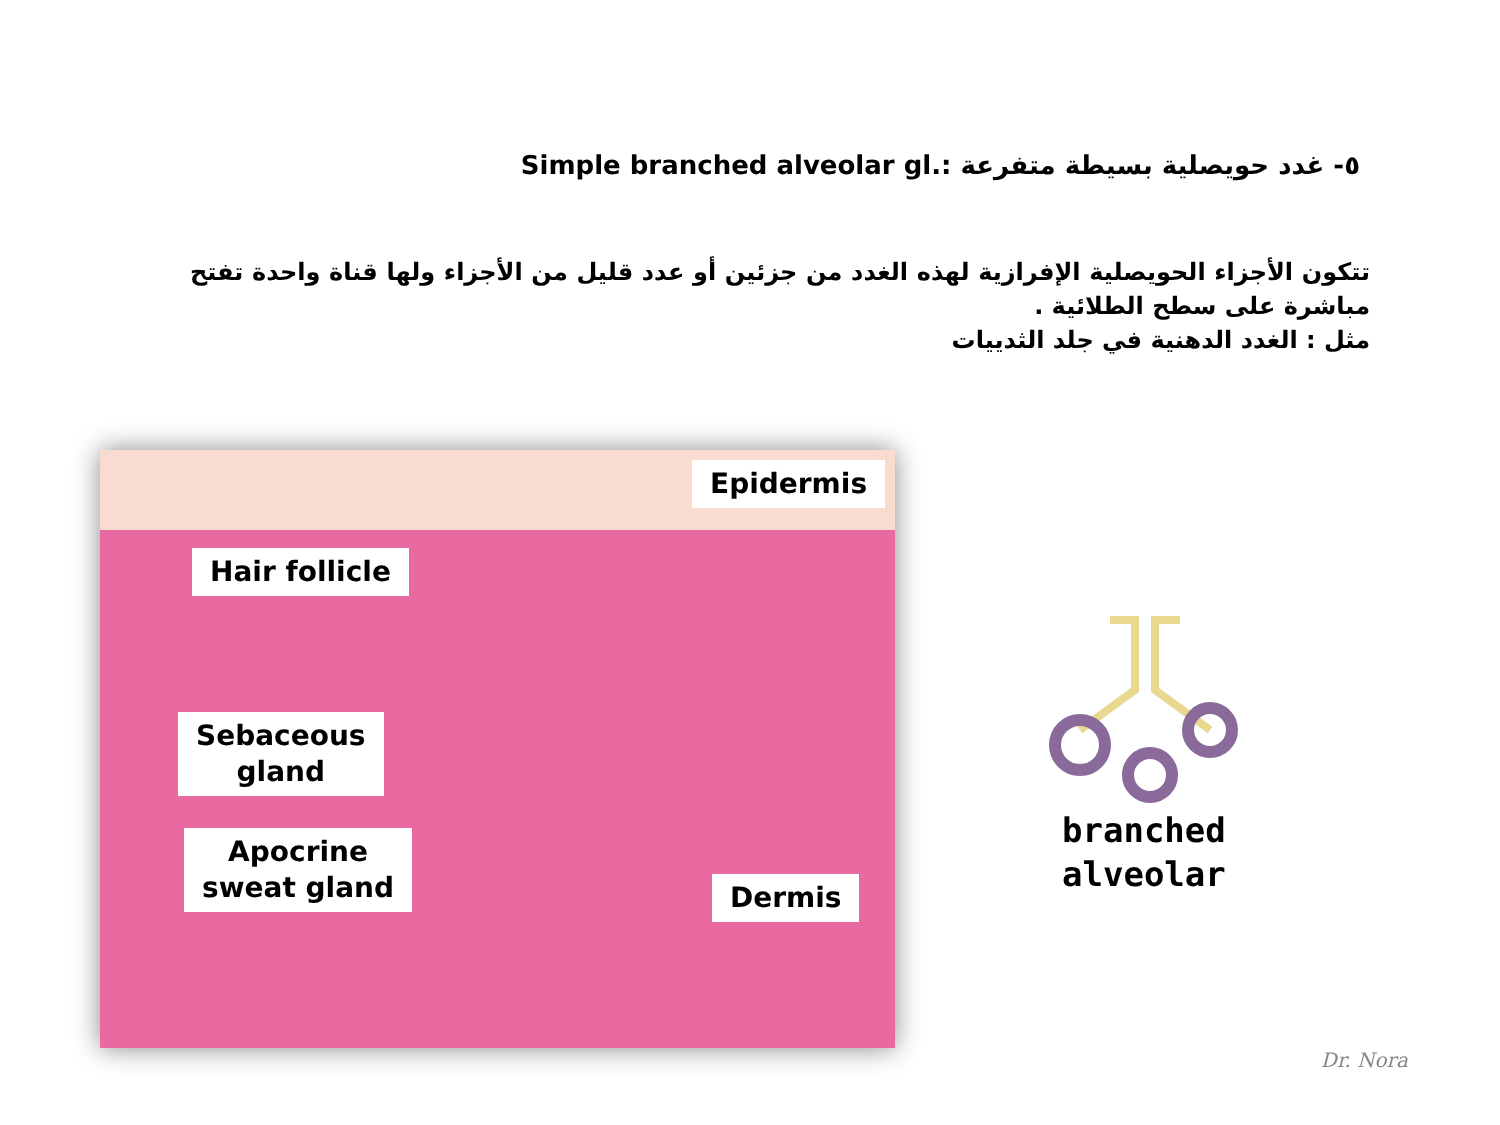٥- غدد حويصلية بسيطة متفرعة Simple branched alveolar gl.:
تتكون الأجزاء الحويصلية الإفرازية لهذه الغدد من جزئين أو عدد قليل من الأجزاء ولها قناة واحدة تفتح مباشرة على سطح الطلائية .
مثل : الغدد الدهنية في جلد الثدييات
Epidermis
Hair follicle
Sebaceous
gland
Apocrine
sweat gland
Dermis
branched
alveolar
Dr. Nora